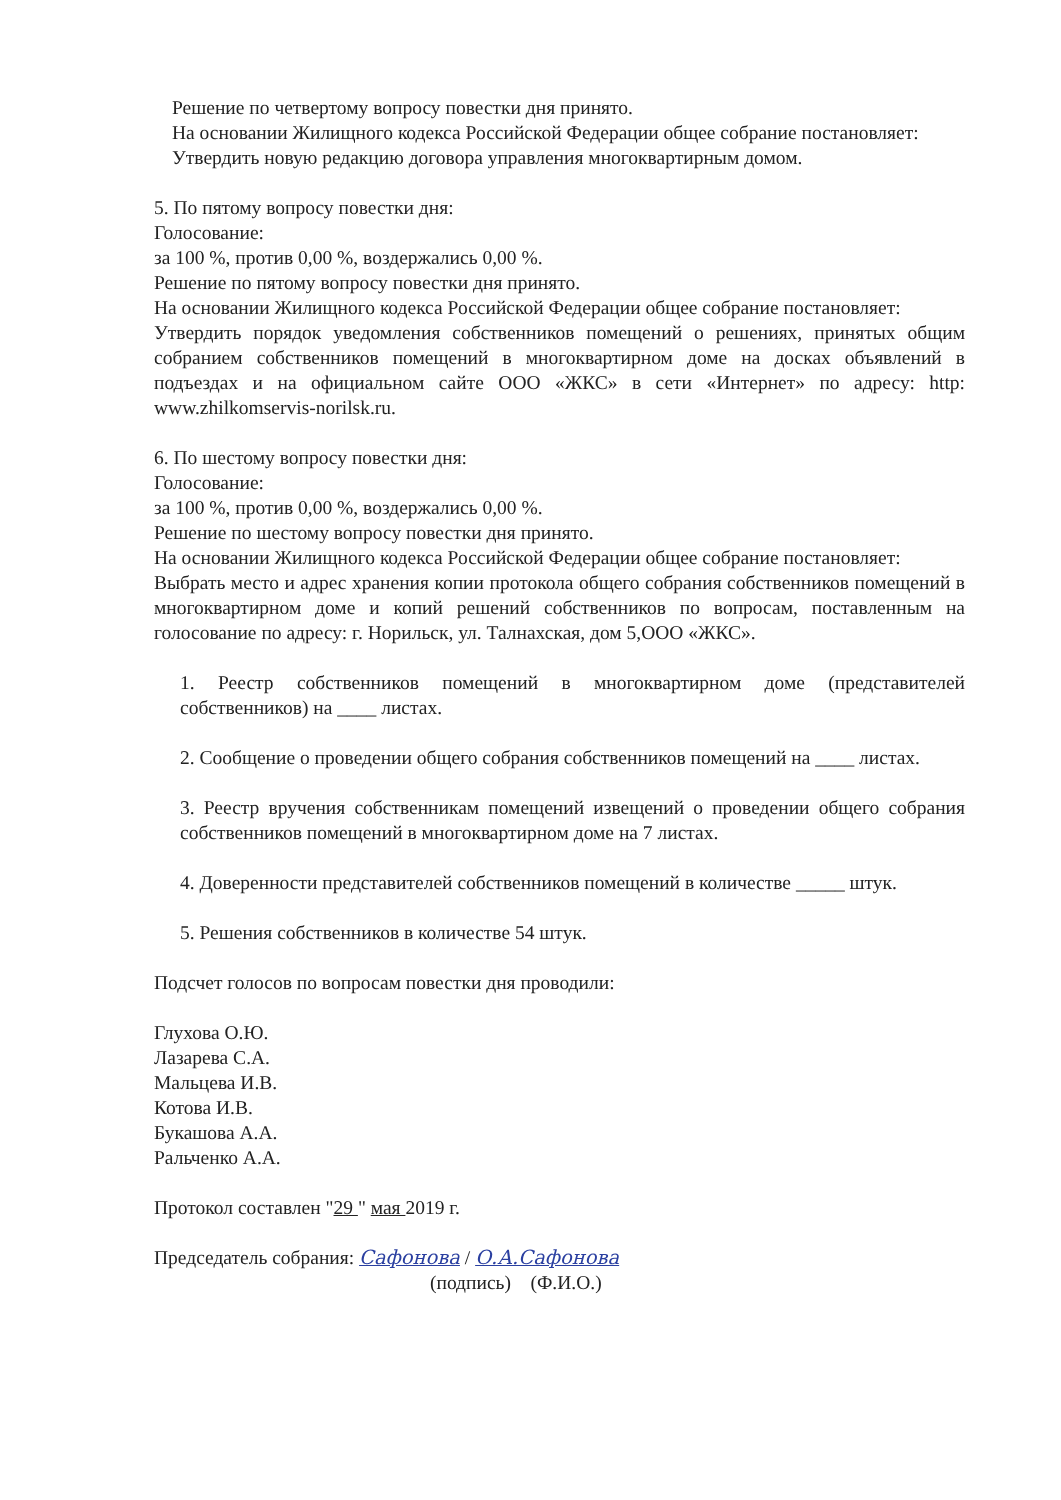Решение по четвертому вопросу повестки дня принято.
На основании Жилищного кодекса Российской Федерации общее собрание постановляет:
Утвердить новую редакцию договора управления многоквартирным домом.
5. По пятому вопросу повестки дня:
Голосование:
за 100 %, против 0,00 %, воздержались 0,00 %.
Решение по пятому вопросу повестки дня принято.
На основании Жилищного кодекса Российской Федерации общее собрание постановляет:
Утвердить порядок уведомления собственников помещений о решениях, принятых общим собранием собственников помещений в многоквартирном доме на досках объявлений в подъездах и на официальном сайте ООО «ЖКС» в сети «Интернет» по адресу: http: www.zhilkomservis-norilsk.ru.
6. По шестому вопросу повестки дня:
Голосование:
за 100 %, против 0,00 %, воздержались 0,00 %.
Решение по шестому вопросу повестки дня принято.
На основании Жилищного кодекса Российской Федерации общее собрание постановляет:
Выбрать место и адрес хранения копии протокола общего собрания собственников помещений в многоквартирном доме и копий решений собственников по вопросам, поставленным на голосование по адресу: г. Норильск, ул. Талнахская, дом 5,ООО «ЖКС».
1. Реестр собственников помещений в многоквартирном доме (представителей собственников) на ____ листах.
2. Сообщение о проведении общего собрания собственников помещений на ____ листах.
3. Реестр вручения собственникам помещений извещений о проведении общего собрания собственников помещений в многоквартирном доме на 7 листах.
4. Доверенности представителей собственников помещений в количестве _____ штук.
5. Решения собственников в количестве 54 штук.
Подсчет голосов по вопросам повестки дня проводили:
Глухова О.Ю.
Лазарева С.А.
Мальцева И.В.
Котова И.В.
Букашова А.А.
Ральченко А.А.
Протокол составлен "29 " мая 2019 г.
Председатель собрания: Сафонова / О.А.Сафонова
(подпись) (Ф.И.О.)